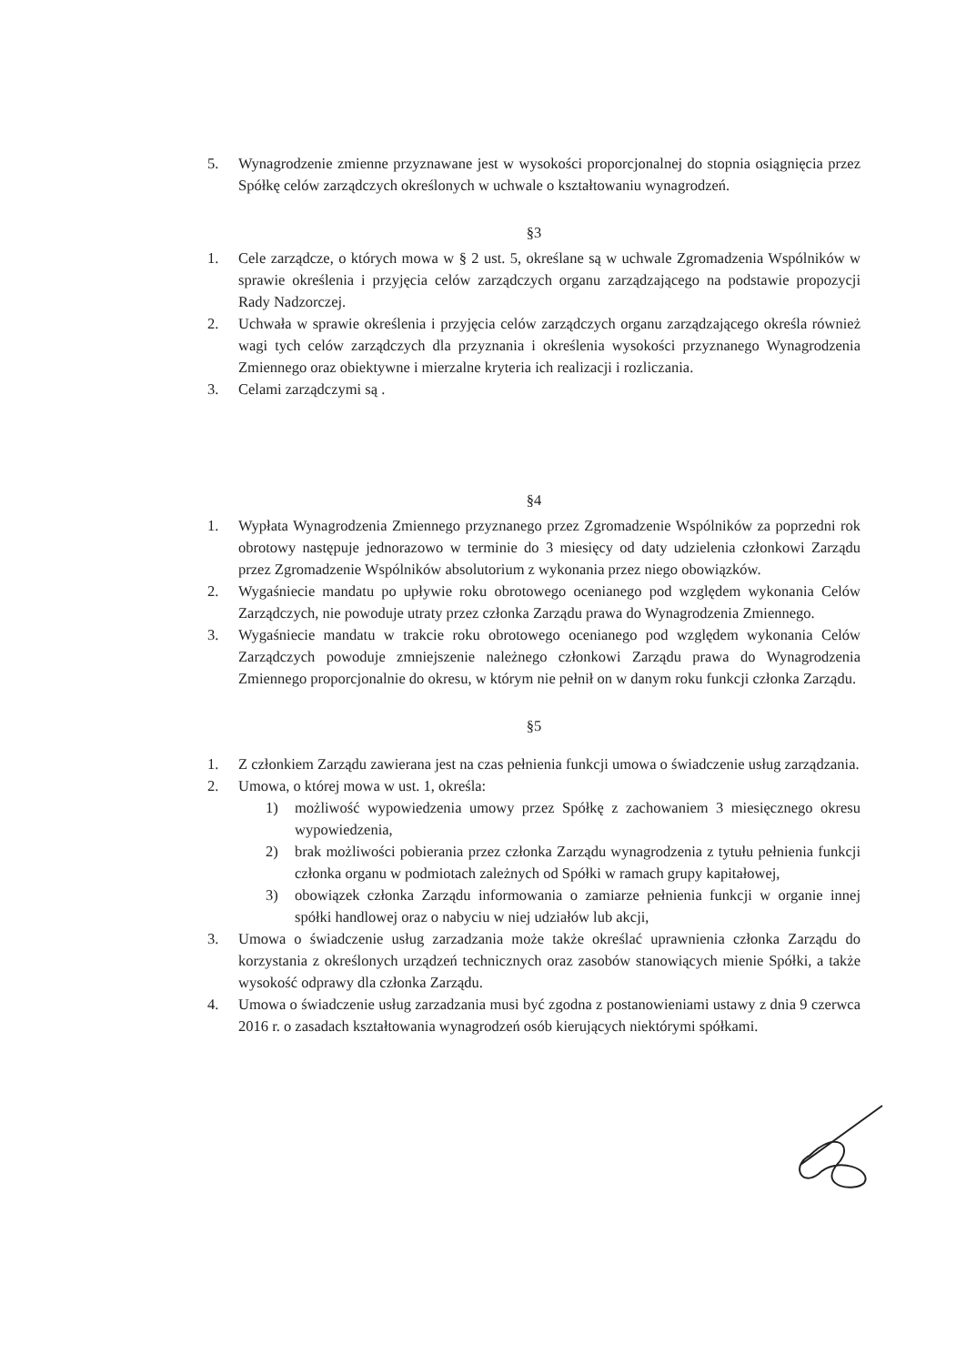5. Wynagrodzenie zmienne przyznawane jest w wysokości proporcjonalnej do stopnia osiągnięcia przez Spółkę celów zarządczych określonych w uchwale o kształtowaniu wynagrodzeń.
§3
1. Cele zarządcze, o których mowa w § 2 ust. 5, określane są w uchwale Zgromadzenia Wspólników w sprawie określenia i przyjęcia celów zarządczych organu zarządzającego na podstawie propozycji Rady Nadzorczej.
2. Uchwała w sprawie określenia i przyjęcia celów zarządczych organu zarządzającego określa również wagi tych celów zarządczych dla przyznania i określenia wysokości przyznanego Wynagrodzenia Zmiennego oraz obiektywne i mierzalne kryteria ich realizacji i rozliczania.
3. Celami zarządczymi są .
§4
1. Wypłata Wynagrodzenia Zmiennego przyznanego przez Zgromadzenie Wspólników za poprzedni rok obrotowy następuje jednorazowo w terminie do 3 miesięcy od daty udzielenia członkowi Zarządu przez Zgromadzenie Wspólników absolutorium z wykonania przez niego obowiązków.
2. Wygaśniecie mandatu po upływie roku obrotowego ocenianego pod względem wykonania Celów Zarządczych, nie powoduje utraty przez członka Zarządu prawa do Wynagrodzenia Zmiennego.
3. Wygaśniecie mandatu w trakcie roku obrotowego ocenianego pod względem wykonania Celów Zarządczych powoduje zmniejszenie należnego członkowi Zarządu prawa do Wynagrodzenia Zmiennego proporcjonalnie do okresu, w którym nie pełnił on w danym roku funkcji członka Zarządu.
§5
1. Z członkiem Zarządu zawierana jest na czas pełnienia funkcji umowa o świadczenie usług zarządzania.
2. Umowa, o której mowa w ust. 1, określa:
1) możliwość wypowiedzenia umowy przez Spółkę z zachowaniem 3 miesięcznego okresu wypowiedzenia,
2) brak możliwości pobierania przez członka Zarządu wynagrodzenia z tytułu pełnienia funkcji członka organu w podmiotach zależnych od Spółki w ramach grupy kapitałowej,
3) obowiązek członka Zarządu informowania o zamiarze pełnienia funkcji w organie innej spółki handlowej oraz o nabyciu w niej udziałów lub akcji,
3. Umowa o świadczenie usług zarzadzania może także określać uprawnienia członka Zarządu do korzystania z określonych urządzeń technicznych oraz zasobów stanowiących mienie Spółki, a także wysokość odprawy dla członka Zarządu.
4. Umowa o świadczenie usług zarzadzania musi być zgodna z postanowieniami ustawy z dnia 9 czerwca 2016 r. o zasadach kształtowania wynagrodzeń osób kierujących niektórymi spółkami.